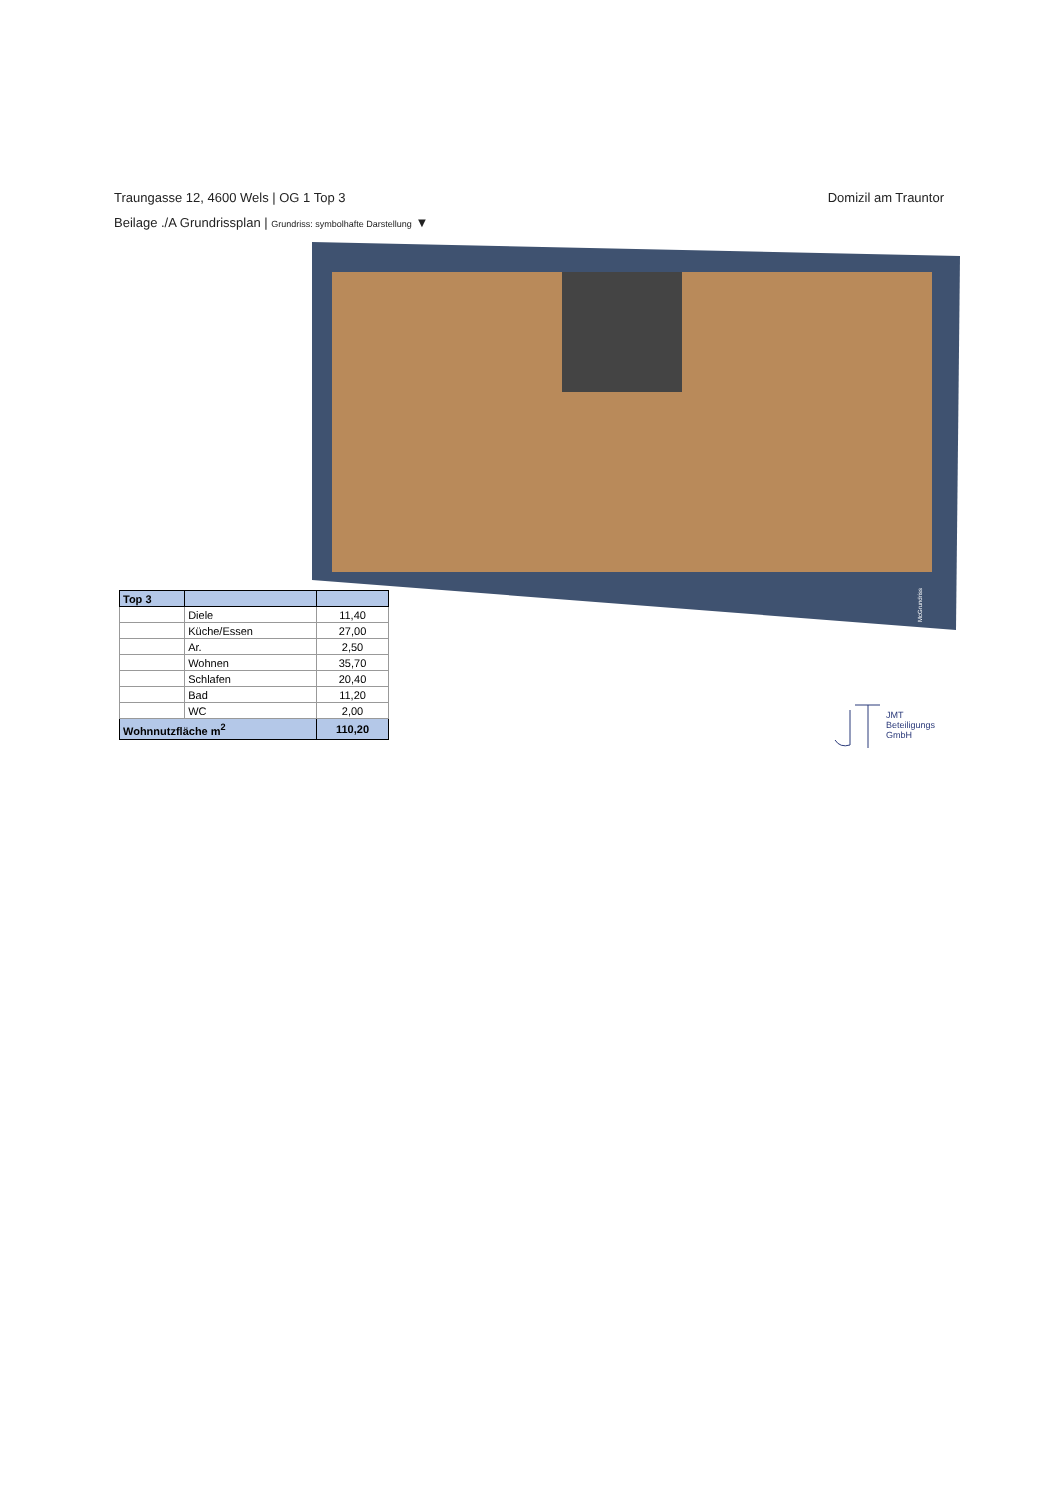Traungasse 12, 4600 Wels | OG 1 Top 3 Domizil am Trauntor
Beilage ./A Grundrissplan | Grundriss: symbolhafte Darstellung ▼
McGrundriss
| Top 3 | | |
| --- | --- | --- |
| | Diele | 11,40 |
| | Küche/Essen | 27,00 |
| | Ar. | 2,50 |
| | Wohnen | 35,70 |
| | Schlafen | 20,40 |
| | Bad | 11,20 |
| | WC | 2,00 |
| Wohnnutzfläche m<sup>2</sup> | | 110,20 |
JMT
Beteiligungs
GmbH